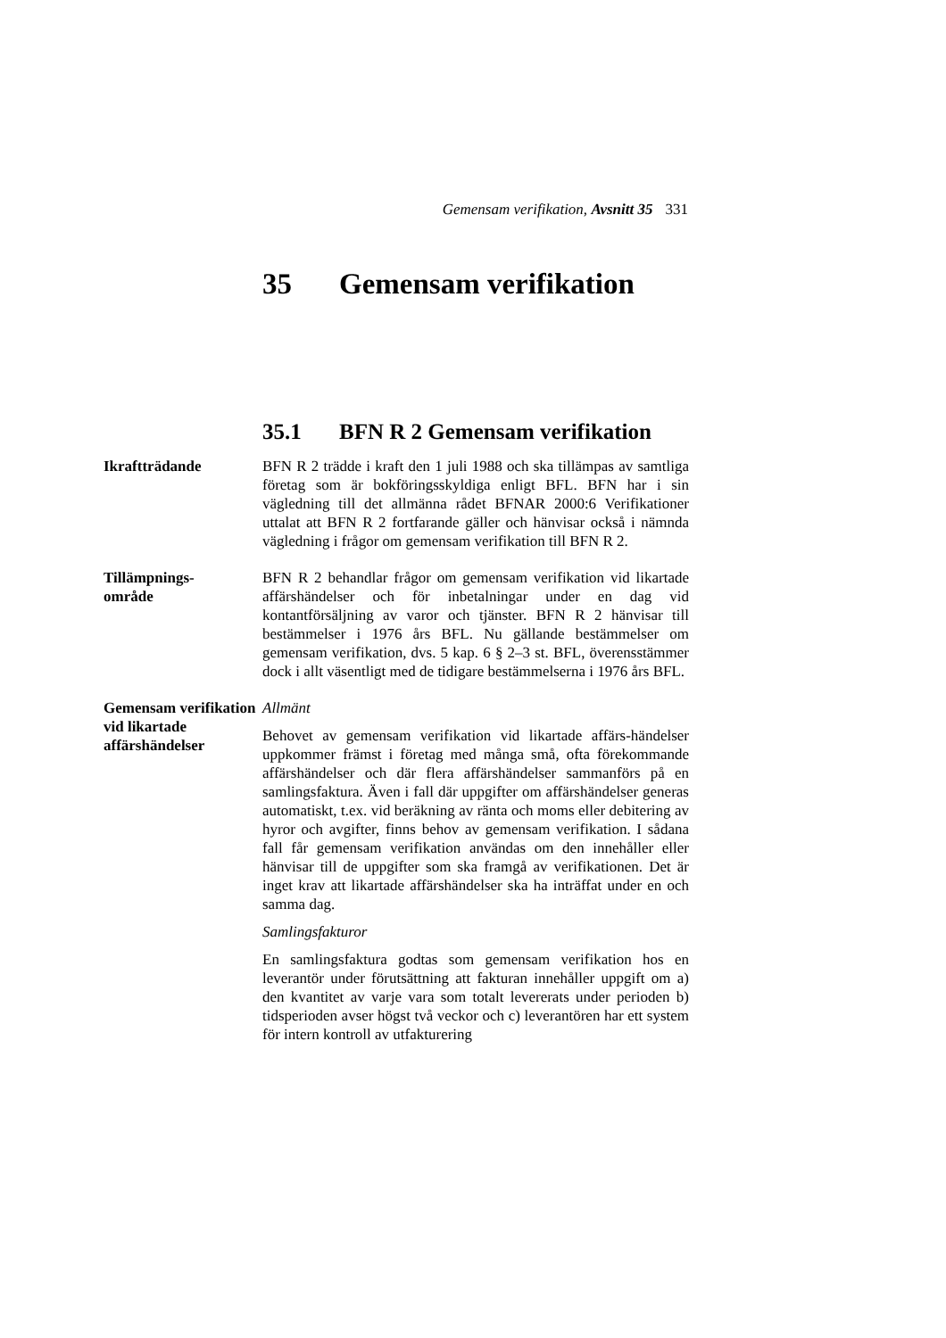Gemensam verifikation, Avsnitt 35 331
35 Gemensam verifikation
35.1 BFN R 2 Gemensam verifikation
Ikraftträdande BFN R 2 trädde i kraft den 1 juli 1988 och ska tillämpas av samtliga företag som är bokföringsskyldiga enligt BFL. BFN har i sin vägledning till det allmänna rådet BFNAR 2000:6 Verifikationer uttalat att BFN R 2 fortfarande gäller och hänvisar också i nämnda vägledning i frågor om gemensam verifikation till BFN R 2.
Tillämpnings-
område
BFN R 2 behandlar frågor om gemensam verifikation vid likartade affärshändelser och för inbetalningar under en dag vid kontantförsäljning av varor och tjänster. BFN R 2 hänvisar till bestämmelser i 1976 års BFL. Nu gällande bestämmelser om gemensam verifikation, dvs. 5 kap. 6 § 2–3 st. BFL, överensstämmer dock i allt väsentligt med de tidigare bestämmelserna i 1976 års BFL.
Gemensam verifikation vid likartade affärshändelser
Allmänt
Behovet av gemensam verifikation vid likartade affärs-händelser uppkommer främst i företag med många små, ofta förekommande affärshändelser och där flera affärshändelser sammanförs på en samlingsfaktura. Även i fall där uppgifter om affärshändelser generas automatiskt, t.ex. vid beräkning av ränta och moms eller debitering av hyror och avgifter, finns behov av gemensam verifikation. I sådana fall får gemensam verifikation användas om den innehåller eller hänvisar till de uppgifter som ska framgå av verifikationen. Det är inget krav att likartade affärshändelser ska ha inträffat under en och samma dag.
Samlingsfakturor
En samlingsfaktura godtas som gemensam verifikation hos en leverantör under förutsättning att fakturan innehåller uppgift om a) den kvantitet av varje vara som totalt levererats under perioden b) tidsperioden avser högst två veckor och c) leverantören har ett system för intern kontroll av utfakturering